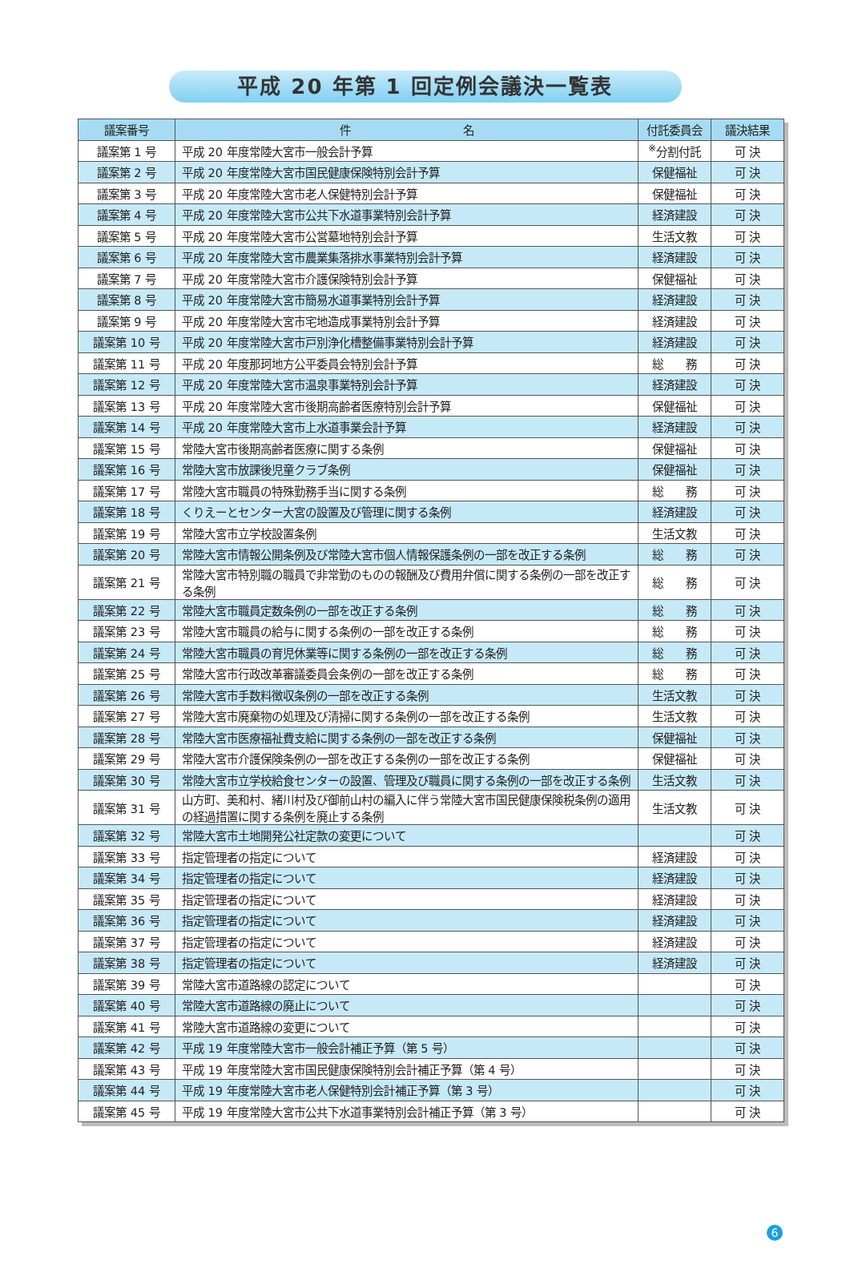平成 20 年第 1 回定例会議決一覧表
| 議案番号 | 件 名 | 付託委員会 | 議決結果 |
| --- | --- | --- | --- |
| 議案第 1 号 | 平成 20 年度常陸大宮市一般会計予算 | <sup>※</sup>分割付託 | 可 決 |
| 議案第 2 号 | 平成 20 年度常陸大宮市国民健康保険特別会計予算 | 保健福祉 | 可 決 |
| 議案第 3 号 | 平成 20 年度常陸大宮市老人保健特別会計予算 | 保健福祉 | 可 決 |
| 議案第 4 号 | 平成 20 年度常陸大宮市公共下水道事業特別会計予算 | 経済建設 | 可 決 |
| 議案第 5 号 | 平成 20 年度常陸大宮市公営墓地特別会計予算 | 生活文教 | 可 決 |
| 議案第 6 号 | 平成 20 年度常陸大宮市農業集落排水事業特別会計予算 | 経済建設 | 可 決 |
| 議案第 7 号 | 平成 20 年度常陸大宮市介護保険特別会計予算 | 保健福祉 | 可 決 |
| 議案第 8 号 | 平成 20 年度常陸大宮市簡易水道事業特別会計予算 | 経済建設 | 可 決 |
| 議案第 9 号 | 平成 20 年度常陸大宮市宅地造成事業特別会計予算 | 経済建設 | 可 決 |
| 議案第 10 号 | 平成 20 年度常陸大宮市戸別浄化槽整備事業特別会計予算 | 経済建設 | 可 決 |
| 議案第 11 号 | 平成 20 年度那珂地方公平委員会特別会計予算 | 総 務 | 可 決 |
| 議案第 12 号 | 平成 20 年度常陸大宮市温泉事業特別会計予算 | 経済建設 | 可 決 |
| 議案第 13 号 | 平成 20 年度常陸大宮市後期高齢者医療特別会計予算 | 保健福祉 | 可 決 |
| 議案第 14 号 | 平成 20 年度常陸大宮市上水道事業会計予算 | 経済建設 | 可 決 |
| 議案第 15 号 | 常陸大宮市後期高齢者医療に関する条例 | 保健福祉 | 可 決 |
| 議案第 16 号 | 常陸大宮市放課後児童クラブ条例 | 保健福祉 | 可 決 |
| 議案第 17 号 | 常陸大宮市職員の特殊勤務手当に関する条例 | 総 務 | 可 決 |
| 議案第 18 号 | くりえーとセンター大宮の設置及び管理に関する条例 | 経済建設 | 可 決 |
| 議案第 19 号 | 常陸大宮市立学校設置条例 | 生活文教 | 可 決 |
| 議案第 20 号 | 常陸大宮市情報公開条例及び常陸大宮市個人情報保護条例の一部を改正する条例 | 総 務 | 可 決 |
| 議案第 21 号 | 常陸大宮市特別職の職員で非常勤のものの報酬及び費用弁償に関する条例の一部を改正する条例 | 総 務 | 可 決 |
| 議案第 22 号 | 常陸大宮市職員定数条例の一部を改正する条例 | 総 務 | 可 決 |
| 議案第 23 号 | 常陸大宮市職員の給与に関する条例の一部を改正する条例 | 総 務 | 可 決 |
| 議案第 24 号 | 常陸大宮市職員の育児休業等に関する条例の一部を改正する条例 | 総 務 | 可 決 |
| 議案第 25 号 | 常陸大宮市行政改革審議委員会条例の一部を改正する条例 | 総 務 | 可 決 |
| 議案第 26 号 | 常陸大宮市手数料徴収条例の一部を改正する条例 | 生活文教 | 可 決 |
| 議案第 27 号 | 常陸大宮市廃棄物の処理及び清掃に関する条例の一部を改正する条例 | 生活文教 | 可 決 |
| 議案第 28 号 | 常陸大宮市医療福祉費支給に関する条例の一部を改正する条例 | 保健福祉 | 可 決 |
| 議案第 29 号 | 常陸大宮市介護保険条例の一部を改正する条例の一部を改正する条例 | 保健福祉 | 可 決 |
| 議案第 30 号 | 常陸大宮市立学校給食センターの設置、管理及び職員に関する条例の一部を改正する条例 | 生活文教 | 可 決 |
| 議案第 31 号 | 山方町、美和村、緒川村及び御前山村の編入に伴う常陸大宮市国民健康保険税条例の適用の経過措置に関する条例を廃止する条例 | 生活文教 | 可 決 |
| 議案第 32 号 | 常陸大宮市土地開発公社定款の変更について | | 可 決 |
| 議案第 33 号 | 指定管理者の指定について | 経済建設 | 可 決 |
| 議案第 34 号 | 指定管理者の指定について | 経済建設 | 可 決 |
| 議案第 35 号 | 指定管理者の指定について | 経済建設 | 可 決 |
| 議案第 36 号 | 指定管理者の指定について | 経済建設 | 可 決 |
| 議案第 37 号 | 指定管理者の指定について | 経済建設 | 可 決 |
| 議案第 38 号 | 指定管理者の指定について | 経済建設 | 可 決 |
| 議案第 39 号 | 常陸大宮市道路線の認定について | | 可 決 |
| 議案第 40 号 | 常陸大宮市道路線の廃止について | | 可 決 |
| 議案第 41 号 | 常陸大宮市道路線の変更について | | 可 決 |
| 議案第 42 号 | 平成 19 年度常陸大宮市一般会計補正予算（第 5 号） | | 可 決 |
| 議案第 43 号 | 平成 19 年度常陸大宮市国民健康保険特別会計補正予算（第 4 号） | | 可 決 |
| 議案第 44 号 | 平成 19 年度常陸大宮市老人保健特別会計補正予算（第 3 号） | | 可 決 |
| 議案第 45 号 | 平成 19 年度常陸大宮市公共下水道事業特別会計補正予算（第 3 号） | | 可 決 |
6